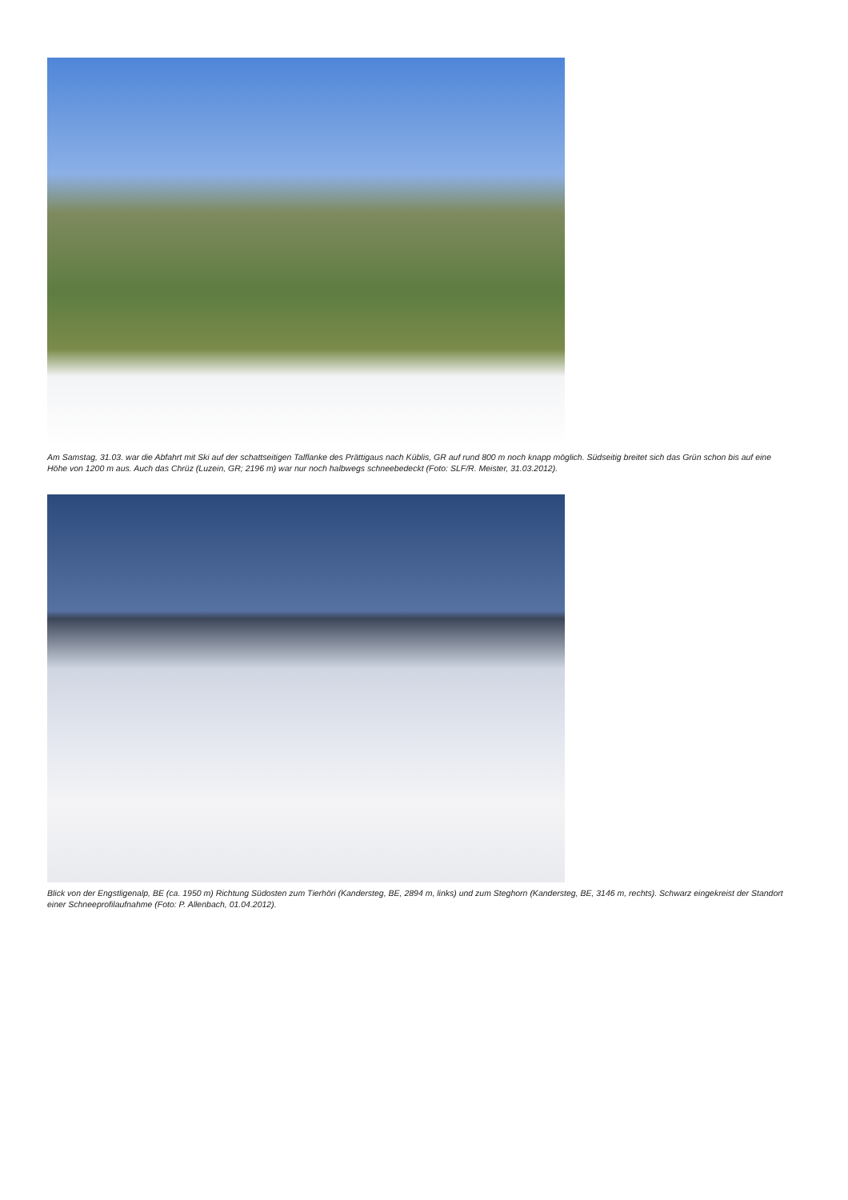Am Samstag, 31.03. war die Abfahrt mit Ski auf der schattseitigen Talflanke des Prättigaus nach Küblis, GR auf rund 800 m noch knapp möglich. Südseitig breitet sich das Grün schon bis auf eine Höhe von 1200 m aus. Auch das Chrüz (Luzein, GR; 2196 m) war nur noch halbwegs schneebedeckt (Foto: SLF/R. Meister, 31.03.2012).
Blick von der Engstligenalp, BE (ca. 1950 m) Richtung Südosten zum Tierhöri (Kandersteg, BE, 2894 m, links) und zum Steghorn (Kandersteg, BE, 3146 m, rechts). Schwarz eingekreist der Standort einer Schneeprofilaufnahme (Foto: P. Allenbach, 01.04.2012).